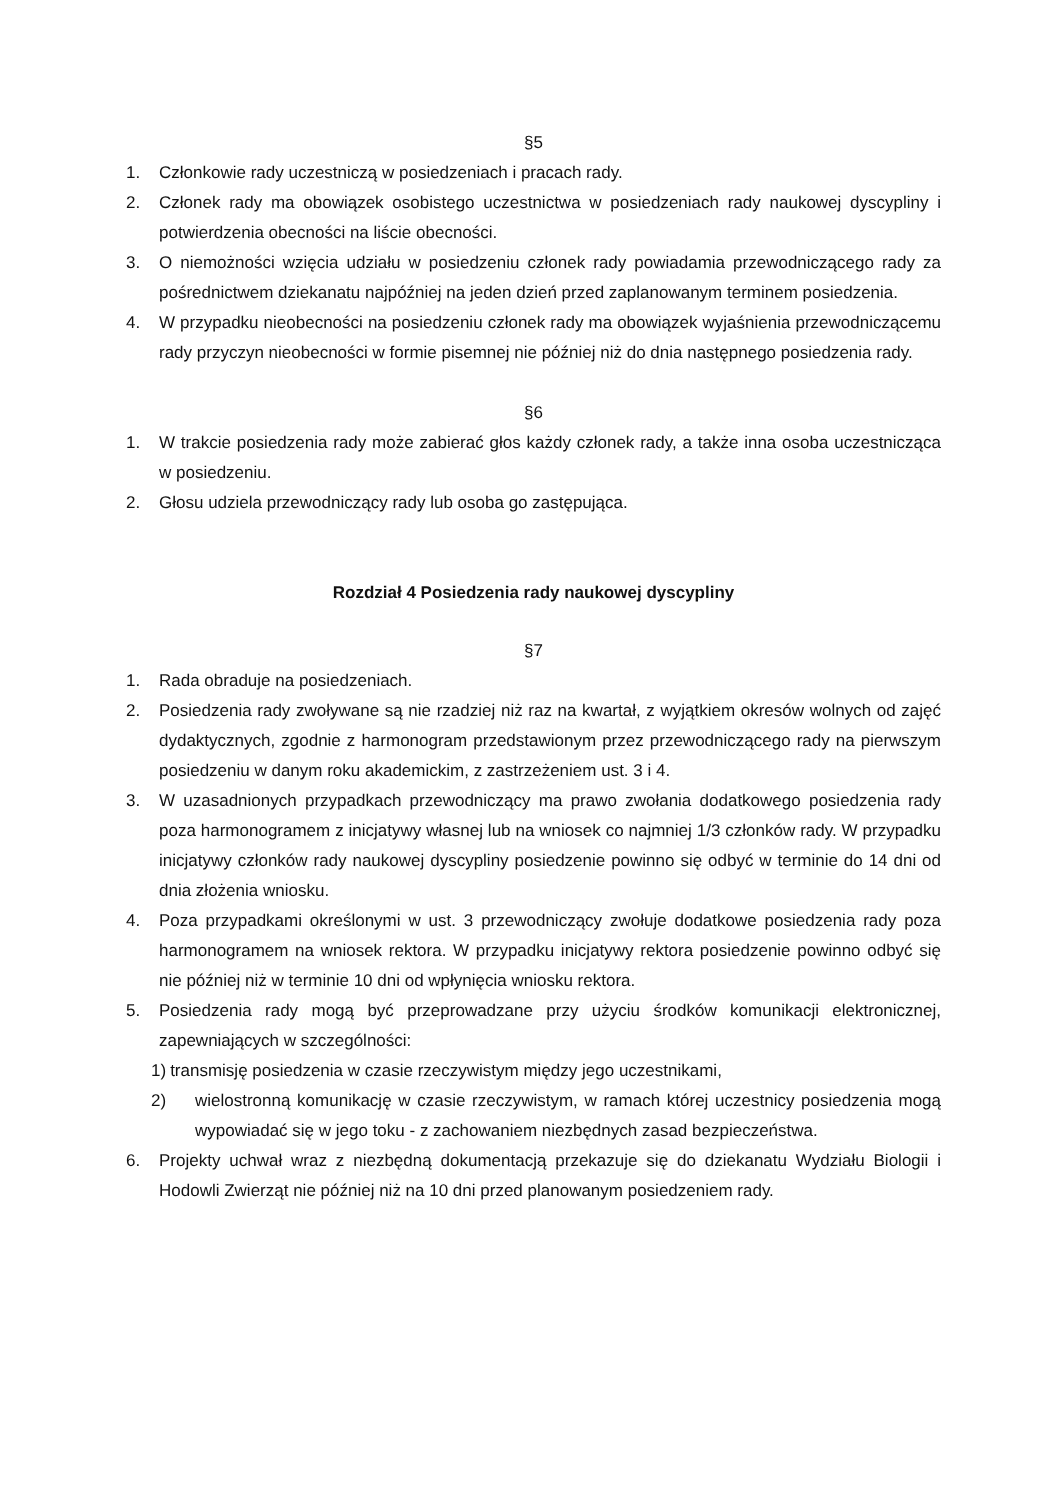§5
1. Członkowie rady uczestniczą w posiedzeniach i pracach rady.
2. Członek rady ma obowiązek osobistego uczestnictwa w posiedzeniach rady naukowej dyscypliny i potwierdzenia obecności na liście obecności.
3. O niemożności wzięcia udziału w posiedzeniu członek rady powiadamia przewodniczącego rady za pośrednictwem dziekanatu najpóźniej na jeden dzień przed zaplanowanym terminem posiedzenia.
4. W przypadku nieobecności na posiedzeniu członek rady ma obowiązek wyjaśnienia przewodniczącemu rady przyczyn nieobecności w formie pisemnej nie później niż do dnia następnego posiedzenia rady.
§6
1. W trakcie posiedzenia rady może zabierać głos każdy członek rady, a także inna osoba uczestnicząca w posiedzeniu.
2. Głosu udziela przewodniczący rady lub osoba go zastępująca.
Rozdział 4 Posiedzenia rady naukowej dyscypliny
§7
1. Rada obraduje na posiedzeniach.
2. Posiedzenia rady zwoływane są nie rzadziej niż raz na kwartał, z wyjątkiem okresów wolnych od zajęć dydaktycznych, zgodnie z harmonogram przedstawionym przez przewodniczącego rady na pierwszym posiedzeniu w danym roku akademickim, z zastrzeżeniem ust. 3 i 4.
3. W uzasadnionych przypadkach przewodniczący ma prawo zwołania dodatkowego posiedzenia rady poza harmonogramem z inicjatywy własnej lub na wniosek co najmniej 1/3 członków rady. W przypadku inicjatywy członków rady naukowej dyscypliny posiedzenie powinno się odbyć w terminie do 14 dni od dnia złożenia wniosku.
4. Poza przypadkami określonymi w ust. 3 przewodniczący zwołuje dodatkowe posiedzenia rady poza harmonogramem na wniosek rektora. W przypadku inicjatywy rektora posiedzenie powinno odbyć się nie później niż w terminie 10 dni od wpłynięcia wniosku rektora.
5. Posiedzenia rady mogą być przeprowadzane przy użyciu środków komunikacji elektronicznej, zapewniających w szczególności:
1) transmisję posiedzenia w czasie rzeczywistym między jego uczestnikami,
2) wielostronną komunikację w czasie rzeczywistym, w ramach której uczestnicy posiedzenia mogą wypowiadać się w jego toku - z zachowaniem niezbędnych zasad bezpieczeństwa.
6. Projekty uchwał wraz z niezbędną dokumentacją przekazuje się do dziekanatu Wydziału Biologii i Hodowli Zwierząt nie później niż na 10 dni przed planowanym posiedzeniem rady.